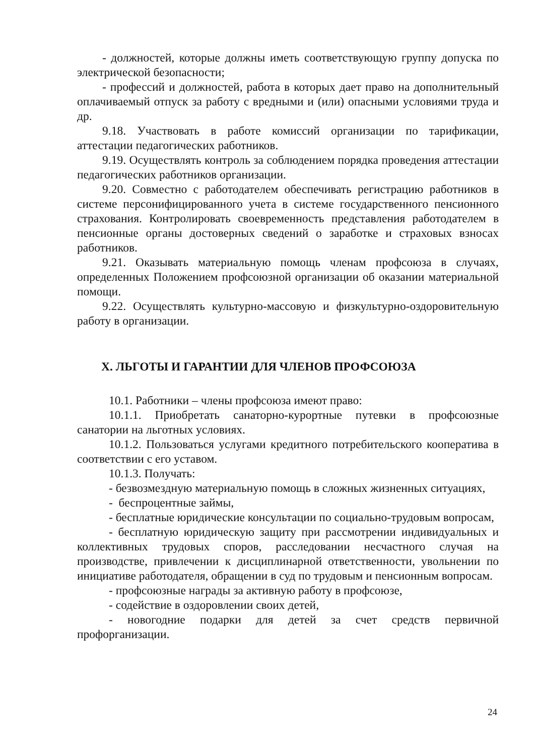- должностей, которые должны иметь соответствующую группу допуска по электрической безопасности;
- профессий и должностей, работа в которых дает право на дополнительный оплачиваемый отпуск за работу с вредными и (или) опасными условиями труда и др.
9.18. Участвовать в работе комиссий организации по тарификации, аттестации педагогических работников.
9.19. Осуществлять контроль за соблюдением порядка проведения аттестации педагогических работников организации.
9.20. Совместно с работодателем обеспечивать регистрацию работников в системе персонифицированного учета в системе государственного пенсионного страхования. Контролировать своевременность представления работодателем в пенсионные органы достоверных сведений о заработке и страховых взносах работников.
9.21. Оказывать материальную помощь членам профсоюза в случаях, определенных Положением профсоюзной организации об оказании материальной помощи.
9.22. Осуществлять культурно-массовую и физкультурно-оздоровительную работу в организации.
X. ЛЬГОТЫ И ГАРАНТИИ ДЛЯ ЧЛЕНОВ ПРОФСОЮЗА
10.1. Работники – члены профсоюза имеют право:
10.1.1. Приобретать санаторно-курортные путевки в профсоюзные санатории на льготных условиях.
10.1.2. Пользоваться услугами кредитного потребительского кооператива в соответствии с его уставом.
10.1.3. Получать:
- безвозмездную материальную помощь в сложных жизненных ситуациях,
- беспроцентные займы,
- бесплатные юридические консультации по социально-трудовым вопросам,
- бесплатную юридическую защиту при рассмотрении индивидуальных и коллективных трудовых споров, расследовании несчастного случая на производстве, привлечении к дисциплинарной ответственности, увольнении по инициативе работодателя, обращении в суд по трудовым и пенсионным вопросам.
- профсоюзные награды за активную работу в профсоюзе,
- содействие в оздоровлении своих детей,
- новогодние подарки для детей за счет средств первичной профорганизации.
24